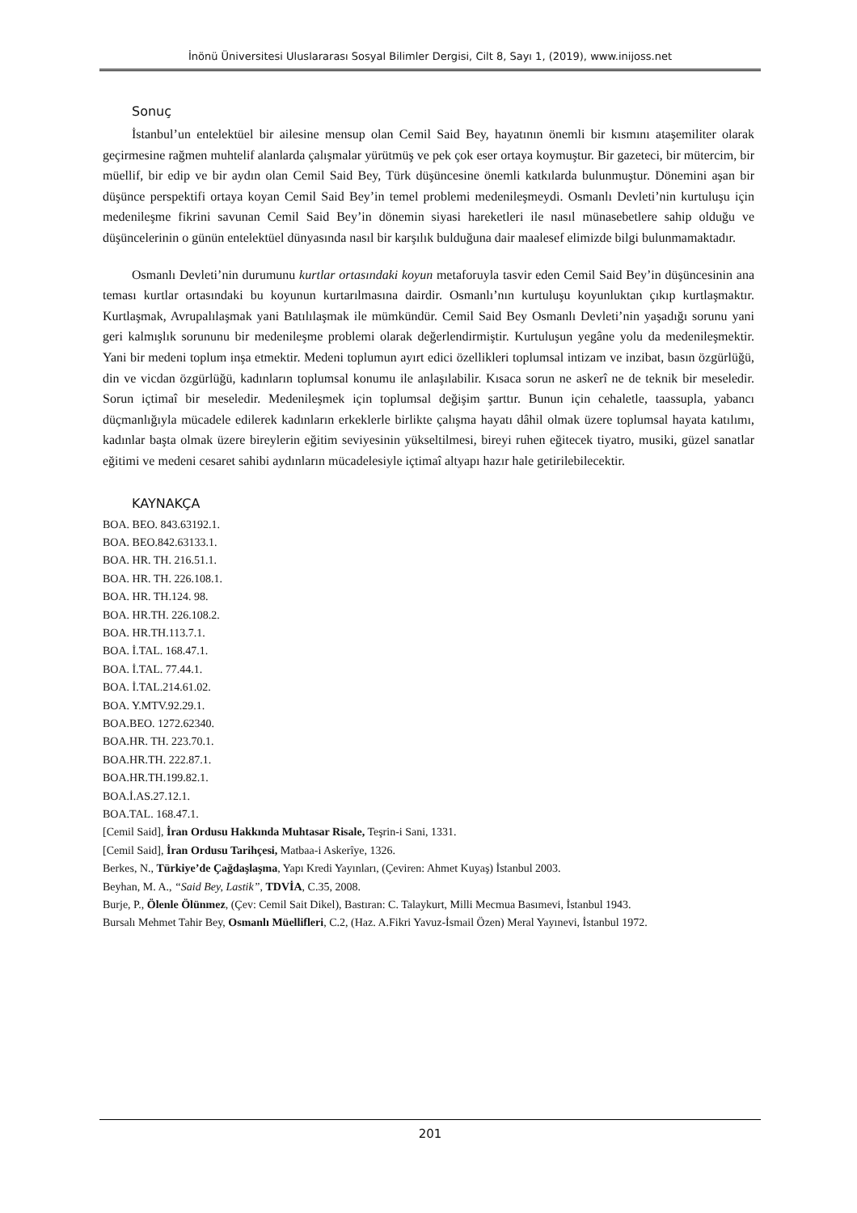İnönü Üniversitesi Uluslararası Sosyal Bilimler Dergisi, Cilt 8, Sayı 1, (2019), www.inijoss.net
Sonuç
İstanbul’un entelektüel bir ailesine mensup olan Cemil Said Bey, hayatının önemli bir kısmını ataşemiliter olarak geçirmesine rağmen muhtelif alanlarda çalışmalar yürütmüş ve pek çok eser ortaya koymuştur. Bir gazeteci, bir mütercim, bir müellif, bir edip ve bir aydın olan Cemil Said Bey, Türk düşüncesine önemli katkılarda bulunmuştur. Dönemini aşan bir düşünce perspektifi ortaya koyan Cemil Said Bey’in temel problemi medenileşmeydi. Osmanlı Devleti’nin kurtuluşu için medenileşme fikrini savunan Cemil Said Bey’in dönemin siyasi hareketleri ile nasıl münasebetlere sahip olduğu ve düşüncelerinin o günün entelektüel dünyasında nasıl bir karşılık bulduğuna dair maalesef elimizde bilgi bulunmamaktadır.
Osmanlı Devleti’nin durumunu kurtlar ortasındaki koyun metaforuyla tasvir eden Cemil Said Bey’in düşüncesinin ana teması kurtlar ortasındaki bu koyunun kurtarılmasına dairdir. Osmanlı’nın kurtuluşu koyunluktan çıkıp kurtlaşmaktır. Kurtlaşmak, Avrupalılaşmak yani Batılılaşmak ile mümkündür. Cemil Said Bey Osmanlı Devleti’nin yaşadığı sorunu yani geri kalmışlık sorununu bir medenileşme problemi olarak değerlendirmiştir. Kurtuluşun yegâne yolu da medenileşmektir. Yani bir medeni toplum inşa etmektir. Medeni toplumun ayırt edici özellikleri toplumsal intizam ve inzibat, basın özgürlüğü, din ve vicdan özgürlüğü, kadınların toplumsal konumu ile anlaşılabilir. Kısaca sorun ne askerî ne de teknik bir meseledir. Sorun içtimaî bir meseledir. Medenileşmek için toplumsal değişim şarttır. Bunun için cehaletle, taassupla, yabancı düçmanlığıyla mücadele edilerek kadınların erkeklerle birlikte çalışma hayatı dâhil olmak üzere toplumsal hayata katılımı, kadınlar başta olmak üzere bireylerin eğitim seviyesinin yükseltilmesi, bireyi ruhen eğitecek tiyatro, musiki, güzel sanatlar eğitimi ve medeni cesaret sahibi aydınların mücadelesiyle içtimaî altyapı hazır hale getirilebilecektir.
KAYNAKÇA
BOA. BEO. 843.63192.1.
BOA. BEO.842.63133.1.
BOA. HR. TH. 216.51.1.
BOA. HR. TH. 226.108.1.
BOA. HR. TH.124. 98.
BOA. HR.TH. 226.108.2.
BOA. HR.TH.113.7.1.
BOA. İ.TAL. 168.47.1.
BOA. İ.TAL. 77.44.1.
BOA. İ.TAL.214.61.02.
BOA. Y.MTV.92.29.1.
BOA.BEO. 1272.62340.
BOA.HR. TH. 223.70.1.
BOA.HR.TH. 222.87.1.
BOA.HR.TH.199.82.1.
BOA.İ.AS.27.12.1.
BOA.TAL. 168.47.1.
[Cemil Said], İran Ordusu Hakkında Muhtasar Risale, Teşrin-i Sani, 1331.
[Cemil Said], İran Ordusu Tarihçesi, Matbaa-i Askerîye, 1326.
Berkes, N., Türkiye’de Çağdaşlaşma, Yapı Kredi Yayınları, (Çeviren: Ahmet Kuyaş) İstanbul 2003.
Beyhan, M. A., “Said Bey, Lastik”, TDVİA, C.35, 2008.
Burje, P., Ölenle Ölünmez, (Çev: Cemil Sait Dikel), Bastıran: C. Talaykurt, Milli Mecmua Basımevi, İstanbul 1943.
Bursalı Mehmet Tahir Bey, Osmanlı Müellifleri, C.2, (Haz. A.Fikri Yavuz-İsmail Özen) Meral Yayınevi, İstanbul 1972.
201